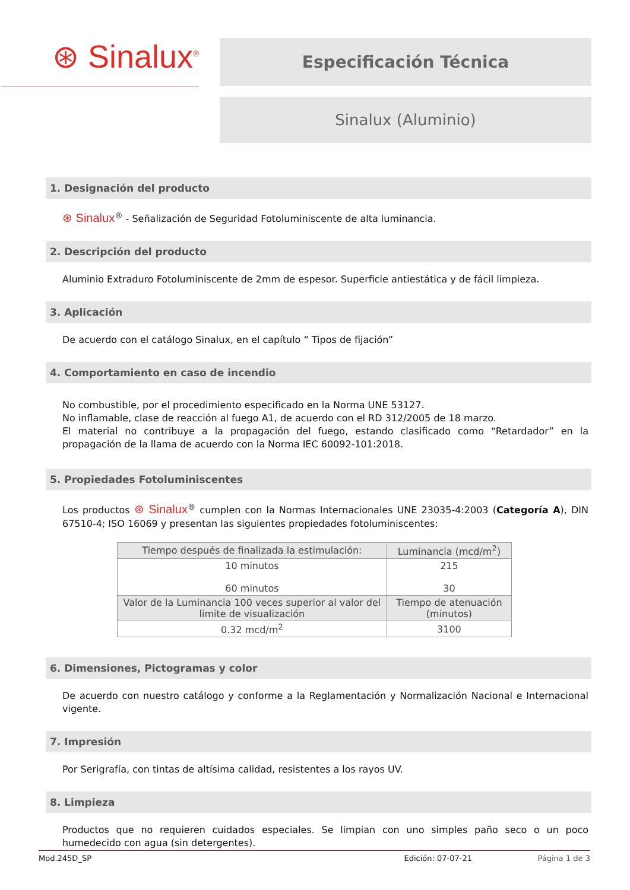⊛ Sinalux<sup>®</sup>
Especificación Técnica
Sinalux (Aluminio)
1. Designación del producto
⊛ Sinalux<sup>®</sup> - Señalización de Seguridad Fotoluminiscente de alta luminancia.
2. Descripción del producto
Aluminio Extraduro Fotoluminiscente de 2mm de espesor. Superficie antiestática y de fácil limpieza.
3. Aplicación
De acuerdo con el catálogo Sinalux, en el capítulo “ Tipos de fijación”
4. Comportamiento en caso de incendio
No combustible, por el procedimiento especificado en la Norma UNE 53127.
No inflamable, clase de reacción al fuego A1, de acuerdo con el RD 312/2005 de 18 marzo.
El material no contribuye a la propagación del fuego, estando clasificado como “Retardador” en la propagación de la llama de acuerdo con la Norma IEC 60092-101:2018.
5. Propiedades Fotoluminiscentes
Los productos ⊛ Sinalux<sup>®</sup> cumplen con la Normas Internacionales UNE 23035-4:2003 (Categoría A), DIN 67510-4; ISO 16069 y presentan las siguientes propiedades fotoluminiscentes:
| Tiempo después de finalizada la estimulación: | Luminancia (mcd/m<sup>2</sup>) |
| --- | --- |
| 10 minutos 60 minutos | 215 30 |
| Valor de la Luminancia 100 veces superior al valor del limite de visualización | Tiempo de atenuación (minutos) |
| 0.32 mcd/m<sup>2</sup> | 3100 |
6. Dimensiones, Pictogramas y color
De acuerdo con nuestro catálogo y conforme a la Reglamentación y Normalización Nacional e Internacional vigente.
7. Impresión
Por Serigrafía, con tintas de altísima calidad, resistentes a los rayos UV.
8. Limpieza
Productos que no requieren cuidados especiales. Se limpian con uno simples paño seco o un poco humedecido con agua (sin detergentes).
Mod.245D_SP Edición: 07-07-21 Página 1 de 3